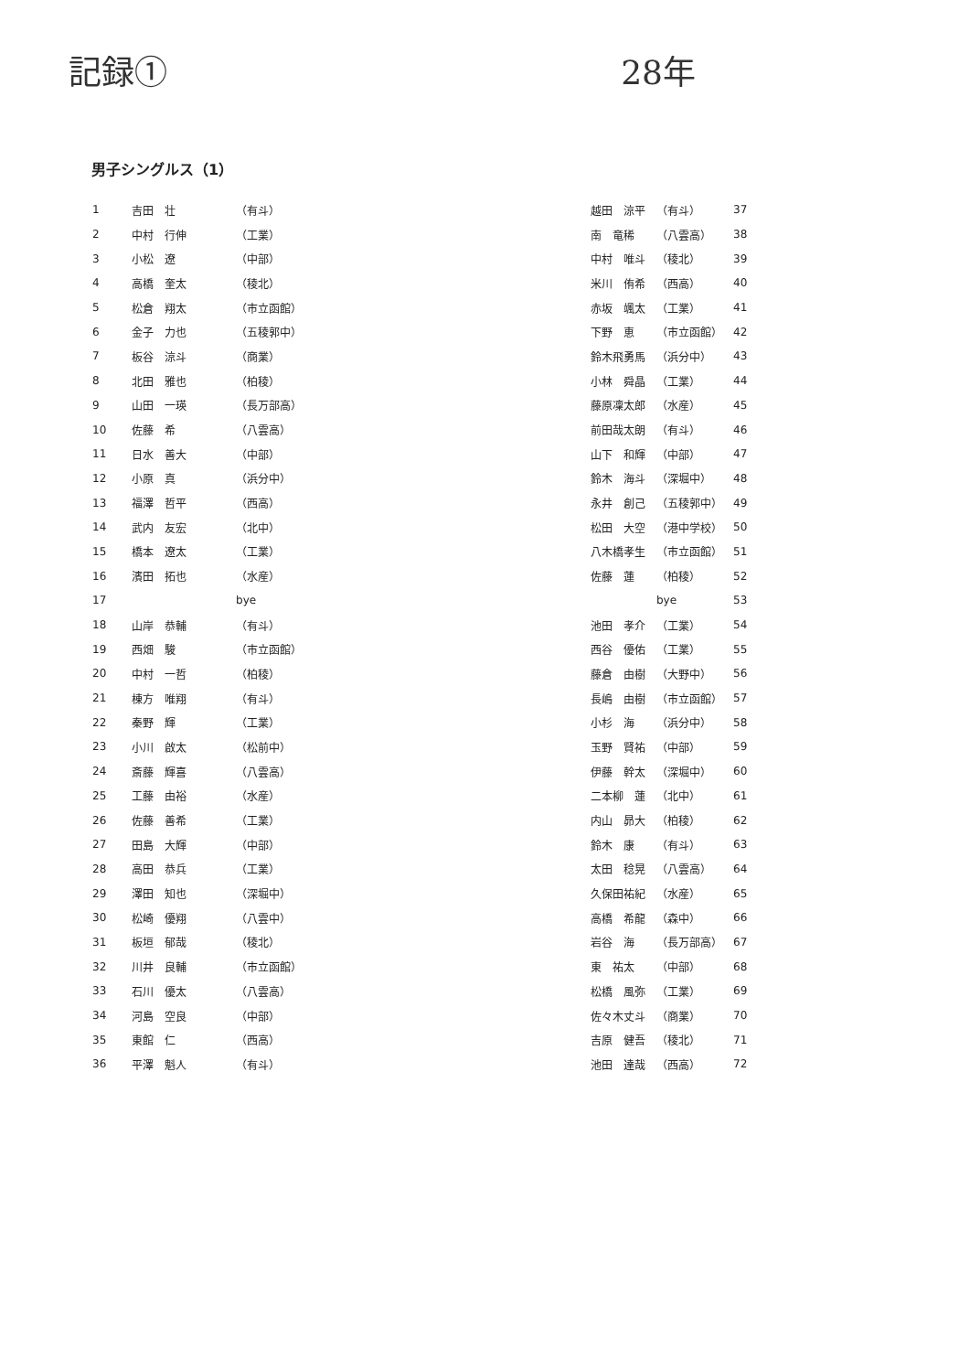記録① 28年
男子シングルス（1）
| 1 | 吉田 壮 | （有斗） |
| 2 | 中村 行伸 | （工業） |
| 3 | 小松 遼 | （中部） |
| 4 | 高橋 奎太 | （稜北） |
| 5 | 松倉 翔太 | （市立函館） |
| 6 | 金子 力也 | （五稜郭中） |
| 7 | 板谷 涼斗 | （商業） |
| 8 | 北田 雅也 | （柏稜） |
| 9 | 山田 一瑛 | （長万部高） |
| 10 | 佐藤 希 | （八雲高） |
| 11 | 日水 善大 | （中部） |
| 12 | 小原 真 | （浜分中） |
| 13 | 福澤 哲平 | （西高） |
| 14 | 武内 友宏 | （北中） |
| 15 | 橋本 遼太 | （工業） |
| 16 | 濱田 拓也 | （水産） |
| 17 | | bye |
| 18 | 山岸 恭輔 | （有斗） |
| 19 | 西畑 駿 | （市立函館） |
| 20 | 中村 一哲 | （柏稜） |
| 21 | 棟方 唯翔 | （有斗） |
| 22 | 秦野 輝 | （工業） |
| 23 | 小川 啟太 | （松前中） |
| 24 | 斎藤 輝喜 | （八雲高） |
| 25 | 工藤 由裕 | （水産） |
| 26 | 佐藤 善希 | （工業） |
| 27 | 田島 大輝 | （中部） |
| 28 | 高田 恭兵 | （工業） |
| 29 | 澤田 知也 | （深堀中） |
| 30 | 松崎 優翔 | （八雲中） |
| 31 | 板垣 郁哉 | （稜北） |
| 32 | 川井 良輔 | （市立函館） |
| 33 | 石川 優太 | （八雲高） |
| 34 | 河島 空良 | （中部） |
| 35 | 東館 仁 | （西高） |
| 36 | 平澤 魁人 | （有斗） |
| 越田 涼平 | （有斗） | 37 |
| 南 竜稀 | （八雲高） | 38 |
| 中村 唯斗 | （稜北） | 39 |
| 米川 侑希 | （西高） | 40 |
| 赤坂 颯太 | （工業） | 41 |
| 下野 恵 | （市立函館） | 42 |
| 鈴木飛勇馬 | （浜分中） | 43 |
| 小林 舜晶 | （工業） | 44 |
| 藤原凜太郎 | （水産） | 45 |
| 前田哉太朗 | （有斗） | 46 |
| 山下 和輝 | （中部） | 47 |
| 鈴木 海斗 | （深堀中） | 48 |
| 永井 創己 | （五稜郭中） | 49 |
| 松田 大空 | （港中学校） | 50 |
| 八木橋孝生 | （市立函館） | 51 |
| 佐藤 蓮 | （柏稜） | 52 |
| | bye | 53 |
| 池田 孝介 | （工業） | 54 |
| 西谷 優佑 | （工業） | 55 |
| 藤倉 由樹 | （大野中） | 56 |
| 長嶋 由樹 | （市立函館） | 57 |
| 小杉 海 | （浜分中） | 58 |
| 玉野 賢祐 | （中部） | 59 |
| 伊藤 幹太 | （深堀中） | 60 |
| 二本柳 蓮 | （北中） | 61 |
| 内山 昴大 | （柏稜） | 62 |
| 鈴木 康 | （有斗） | 63 |
| 太田 稔晃 | （八雲高） | 64 |
| 久保田祐紀 | （水産） | 65 |
| 高橋 希龍 | （森中） | 66 |
| 岩谷 海 | （長万部高） | 67 |
| 東 祐太 | （中部） | 68 |
| 松橋 風弥 | （工業） | 69 |
| 佐々木丈斗 | （商業） | 70 |
| 吉原 健吾 | （稜北） | 71 |
| 池田 達哉 | （西高） | 72 |